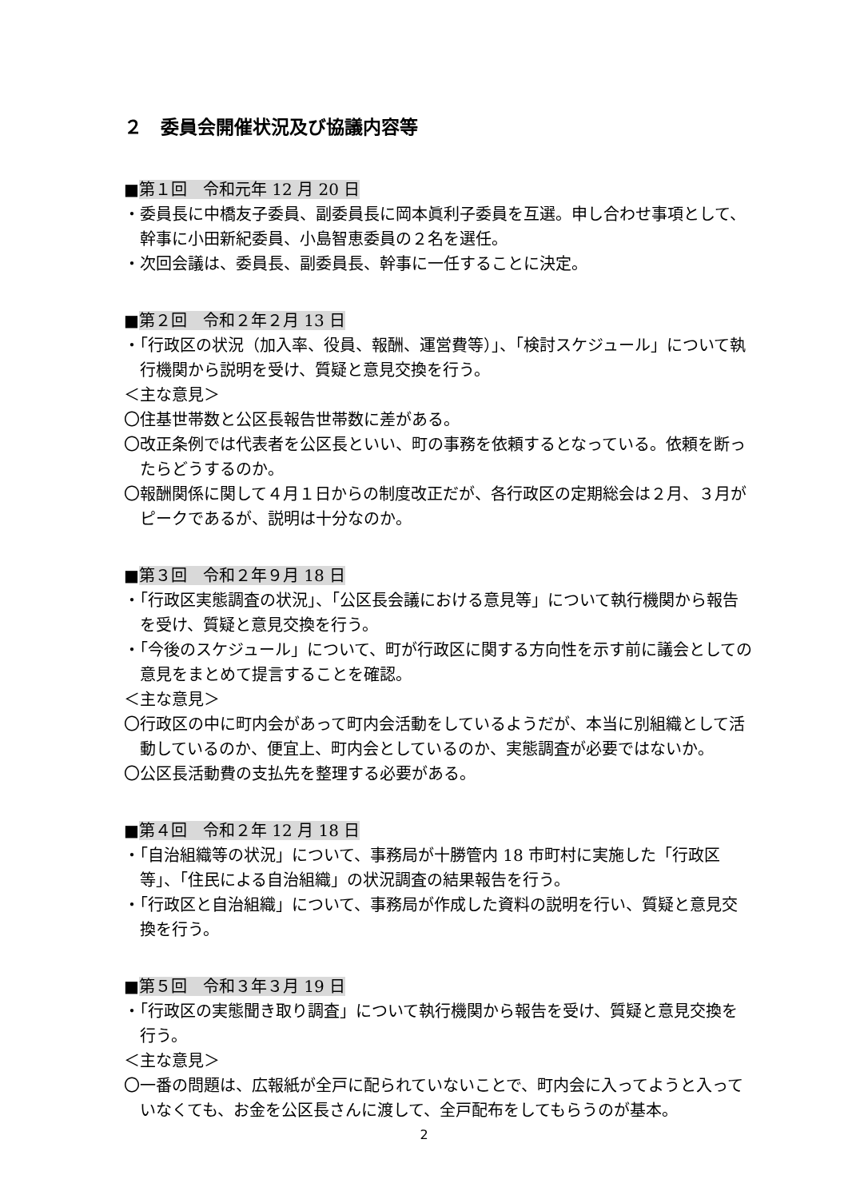２　委員会開催状況及び協議内容等
■第１回　令和元年 12 月 20 日
・委員長に中橋友子委員、副委員長に岡本眞利子委員を互選。申し合わせ事項として、幹事に小田新紀委員、小島智恵委員の２名を選任。
・次回会議は、委員長、副委員長、幹事に一任することに決定。
■第２回　令和２年２月 13 日
・「行政区の状況（加入率、役員、報酬、運営費等）」、「検討スケジュール」について執行機関から説明を受け、質疑と意見交換を行う。
＜主な意見＞
〇住基世帯数と公区長報告世帯数に差がある。
〇改正条例では代表者を公区長といい、町の事務を依頼するとなっている。依頼を断ったらどうするのか。
〇報酬関係に関して４月１日からの制度改正だが、各行政区の定期総会は２月、３月がピークであるが、説明は十分なのか。
■第３回　令和２年９月 18 日
・「行政区実態調査の状況」、「公区長会議における意見等」について執行機関から報告を受け、質疑と意見交換を行う。
・「今後のスケジュール」について、町が行政区に関する方向性を示す前に議会としての意見をまとめて提言することを確認。
＜主な意見＞
〇行政区の中に町内会があって町内会活動をしているようだが、本当に別組織として活動しているのか、便宜上、町内会としているのか、実態調査が必要ではないか。
〇公区長活動費の支払先を整理する必要がある。
■第４回　令和２年 12 月 18 日
・「自治組織等の状況」について、事務局が十勝管内 18 市町村に実施した「行政区等」、「住民による自治組織」の状況調査の結果報告を行う。
・「行政区と自治組織」について、事務局が作成した資料の説明を行い、質疑と意見交換を行う。
■第５回　令和３年３月 19 日
・「行政区の実態聞き取り調査」について執行機関から報告を受け、質疑と意見交換を行う。
＜主な意見＞
〇一番の問題は、広報紙が全戸に配られていないことで、町内会に入ってようと入っていなくても、お金を公区長さんに渡して、全戸配布をしてもらうのが基本。
2